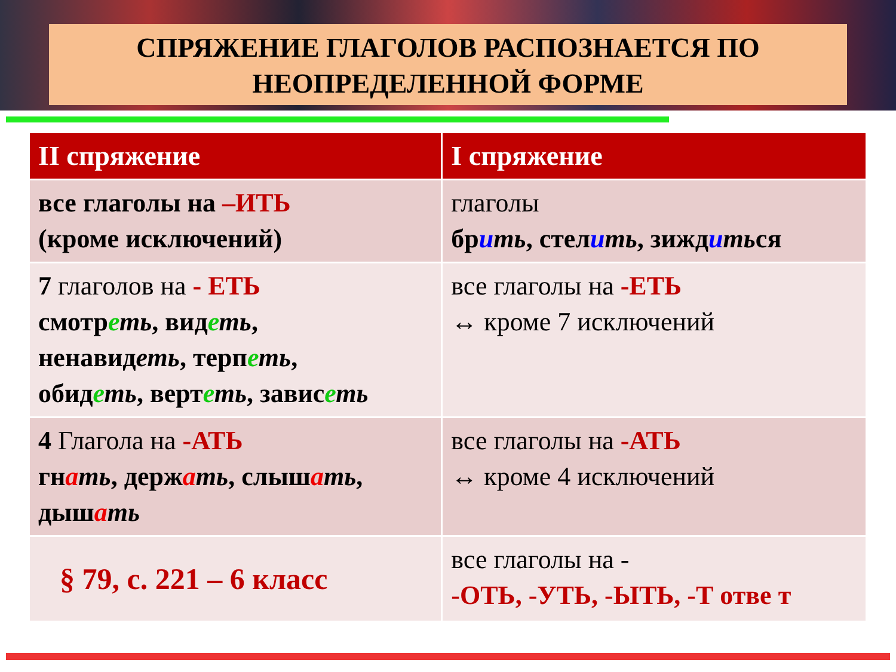СПРЯЖЕНИЕ ГЛАГОЛОВ РАСПОЗНАЕТСЯ ПО
НЕОПРЕДЕЛЕННОЙ ФОРМЕ
| II спряжение | I спряжение |
| --- | --- |
| все глаголы на –ИТЬ (кроме исключений) | глаголы бр и ть , стел и ть , зижд и ть ся |
| 7 глаголов на - ЕТЬ смотр е ть , вид е ть , ненавид еть , терп е ть , обид е ть , верт е ть , завис е ть | все глаголы на -ЕТЬ ↔ кроме 7 исключений |
| 4 Глагола на -АТЬ гн а ть , держ а ть , слыш а ть , дыш а ть | все глаголы на -АТЬ ↔ кроме 4 исключений |
| § 79, с. 221 – 6 класс | все глаголы на - -ОТЬ, -УТЬ, -ЫТЬ, -Т отве т |